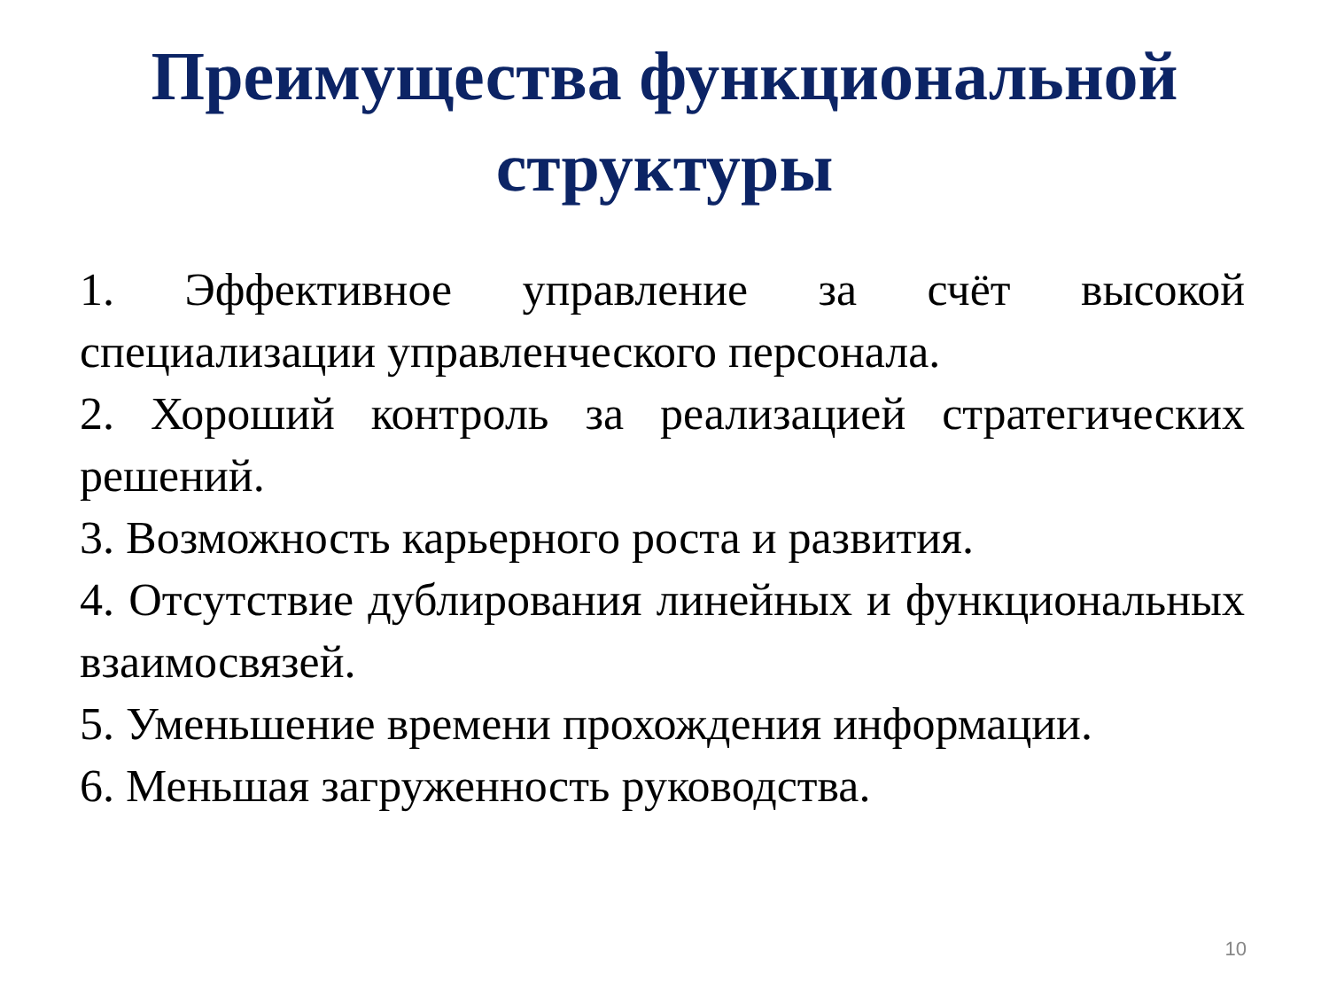Преимущества функциональной
структуры
1. Эффективное управление за счёт высокой специализации управленческого персонала.
2. Хороший контроль за реализацией стратегических решений.
3. Возможность карьерного роста и развития.
4. Отсутствие дублирования линейных и функциональных взаимосвязей.
5. Уменьшение времени прохождения информации.
6. Меньшая загруженность руководства.
10